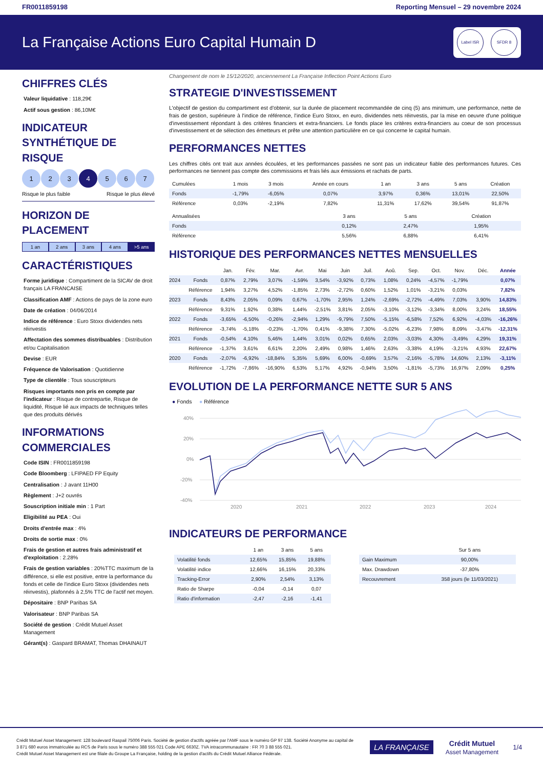FR0011859198 Reporting Mensuel – 29 novembre 2024
La Française Actions Euro Capital Humain D
Label ISR SFDR 8
CHIFFRES CLÉS
Valeur liquidative : 118,29€
Actif sous gestion : 86,10M€
INDICATEUR SYNTHÉTIQUE DE RISQUE
1 2 3 4 5 6 7
Risque le plus faible Risque le plus élevé
HORIZON DE PLACEMENT
1 an 2 ans 3 ans 4 ans >5 ans
CARACTÉRISTIQUES
Forme juridique : Compartiment de la SICAV de droit français LA FRANCAISE
Classification AMF : Actions de pays de la zone euro
Date de création : 04/06/2014
Indice de référence : Euro Stoxx dividendes nets réinvestis
Affectation des sommes distribuables : Distribution et/ou Capitalisation
Devise : EUR
Fréquence de Valorisation : Quotidienne
Type de clientèle : Tous souscripteurs
Risques importants non pris en compte par l'indicateur : Risque de contrepartie, Risque de liquidité, Risque lié aux impacts de techniques telles que des produits dérivés
INFORMATIONS COMMERCIALES
Code ISIN : FR0011859198
Code Bloomberg : LFIPAED FP Equity
Centralisation : J avant 11H00
Règlement : J+2 ouvrés
Souscription initiale min : 1 Part
Eligibilité au PEA : Oui
Droits d'entrée max : 4%
Droits de sortie max : 0%
Frais de gestion et autres frais administratif et d'exploitation : 2.28%
Frais de gestion variables : 20%TTC maximum de la différence, si elle est positive, entre la performance du fonds et celle de l'indice Euro Stoxx (dividendes nets réinvestis), plafonnés à 2,5% TTC de l'actif net moyen.
Dépositaire : BNP Paribas SA
Valorisateur : BNP Paribas SA
Société de gestion : Crédit Mutuel Asset Management
Gérant(s) : Gaspard BRAMAT, Thomas DHAINAUT
Changement de nom le 15/12/2020, anciennement La Française Inflection Point Actions Euro
STRATEGIE D'INVESTISSEMENT
L'objectif de gestion du compartiment est d'obtenir, sur la durée de placement recommandée de cinq (5) ans minimum, une performance, nette de frais de gestion, supérieure à l'indice de référence, l'indice Euro Stoxx, en euro, dividendes nets réinvestis, par la mise en oeuvre d'une politique d'investissement répondant à des critères financiers et extra-financiers. Le fonds place les critères extra-financiers au coeur de son processus d'investissement et de sélection des émetteurs et prête une attention particulière en ce qui concerne le capital humain.
PERFORMANCES NETTES
Les chiffres cités ont trait aux années écoulées, et les performances passées ne sont pas un indicateur fiable des performances futures. Ces performances ne tiennent pas compte des commissions et frais liés aux émissions et rachats de parts.
| Cumulées | 1 mois | 3 mois | Année en cours | 1 an | 3 ans | 5 ans | Création |
| --- | --- | --- | --- | --- | --- | --- | --- |
| Fonds | -1,79% | -6,05% | 0,07% | 3,97% | 0,36% | 13,01% | 22,50% |
| Référence | 0,03% | -2,19% | 7,82% | 11,31% | 17,62% | 39,54% | 91,87% |
| Annualisées | | | | | 3 ans | 5 ans | Création |
| --- | --- | --- | --- | --- | --- | --- | --- |
| Fonds | | | | | 0,12% | 2,47% | 1,95% |
| Référence | | | | | 5,56% | 6,88% | 6,41% |
HISTORIQUE DES PERFORMANCES NETTES MENSUELLES
| | | Jan. | Fév. | Mar. | Avr. | Mai | Juin | Juil. | Aoû. | Sep. | Oct. | Nov. | Déc. | Année |
| --- | --- | --- | --- | --- | --- | --- | --- | --- | --- | --- | --- | --- | --- | --- |
| 2024 | Fonds | 0,87% | 2,79% | 3,07% | -1,59% | 3,54% | -3,92% | 0,73% | 1,08% | 0,24% | -4,57% | -1,79% | | 0,07% |
| | Référence | 1,94% | 3,27% | 4,52% | -1,85% | 2,73% | -2,72% | 0,60% | 1,52% | 1,01% | -3,21% | 0,03% | | 7,82% |
| 2023 | Fonds | 8,43% | 2,05% | 0,09% | 0,67% | -1,70% | 2,95% | 1,24% | -2,69% | -2,72% | -4,49% | 7,03% | 3,90% | 14,83% |
| | Référence | 9,31% | 1,92% | 0,38% | 1,44% | -2,51% | 3,81% | 2,05% | -3,10% | -3,12% | -3,34% | 8,00% | 3,24% | 18,55% |
| 2022 | Fonds | -3,65% | -6,50% | -0,26% | -2,94% | 1,29% | -9,79% | 7,50% | -5,15% | -6,58% | 7,52% | 6,92% | -4,03% | -16,26% |
| | Référence | -3,74% | -5,18% | -0,23% | -1,70% | 0,41% | -9,38% | 7,30% | -5,02% | -6,23% | 7,98% | 8,09% | -3,47% | -12,31% |
| 2021 | Fonds | -0,54% | 4,10% | 5,46% | 1,44% | 3,01% | 0,02% | 0,65% | 2,03% | -3,03% | 4,30% | -3,49% | 4,29% | 19,31% |
| | Référence | -1,37% | 3,61% | 6,61% | 2,20% | 2,49% | 0,98% | 1,46% | 2,63% | -3,38% | 4,19% | -3,21% | 4,93% | 22,67% |
| 2020 | Fonds | -2,07% | -6,92% | -18,84% | 5,35% | 5,69% | 6,00% | -0,69% | 3,57% | -2,16% | -5,78% | 14,60% | 2,13% | -3,11% |
| | Référence | -1,72% | -7,86% | -16,90% | 6,53% | 5,17% | 4,92% | -0,94% | 3,50% | -1,81% | -5,73% | 16,97% | 2,09% | 0,25% |
EVOLUTION DE LA PERFORMANCE NETTE SUR 5 ANS
● Fonds ● Référence
40%
20%
0%
-20%
-40%
2020
2021
2022
2023
2024
INDICATEURS DE PERFORMANCE
| | 1 an | 3 ans | 5 ans |
| --- | --- | --- | --- |
| Volatilité fonds | 12,65% | 15,85% | 19,88% |
| Volatilité indice | 12,66% | 16,15% | 20,33% |
| Tracking-Error | 2,90% | 2,54% | 3,13% |
| Ratio de Sharpe | -0,04 | -0,14 | 0,07 |
| Ratio d'information | -2,47 | -2,16 | -1,41 |
| | Sur 5 ans |
| --- | --- |
| Gain Maximum | 90,00% |
| Max. Drawdown | -37,80% |
| Recouvrement | 358 jours (le 11/03/2021) |
Crédit Mutuel Asset Management: 128 boulevard Raspail 75006 Paris. Société de gestion d'actifs agréée par l'AMF sous le numéro GP 97 138. Société Anonyme au capital de 3 871 680 euros immatriculée au RCS de Paris sous le numéro 388 555 021 Code APE 6630Z. TVA intracommunautaire : FR 70 3 88 555 021.
Crédit Mutuel Asset Management est une filiale du Groupe La Française, holding de la gestion d'actifs du Crédit Mutuel Alliance Fédérale.
LA FRANÇAISE
Crédit Mutuel
Asset Management
1/4